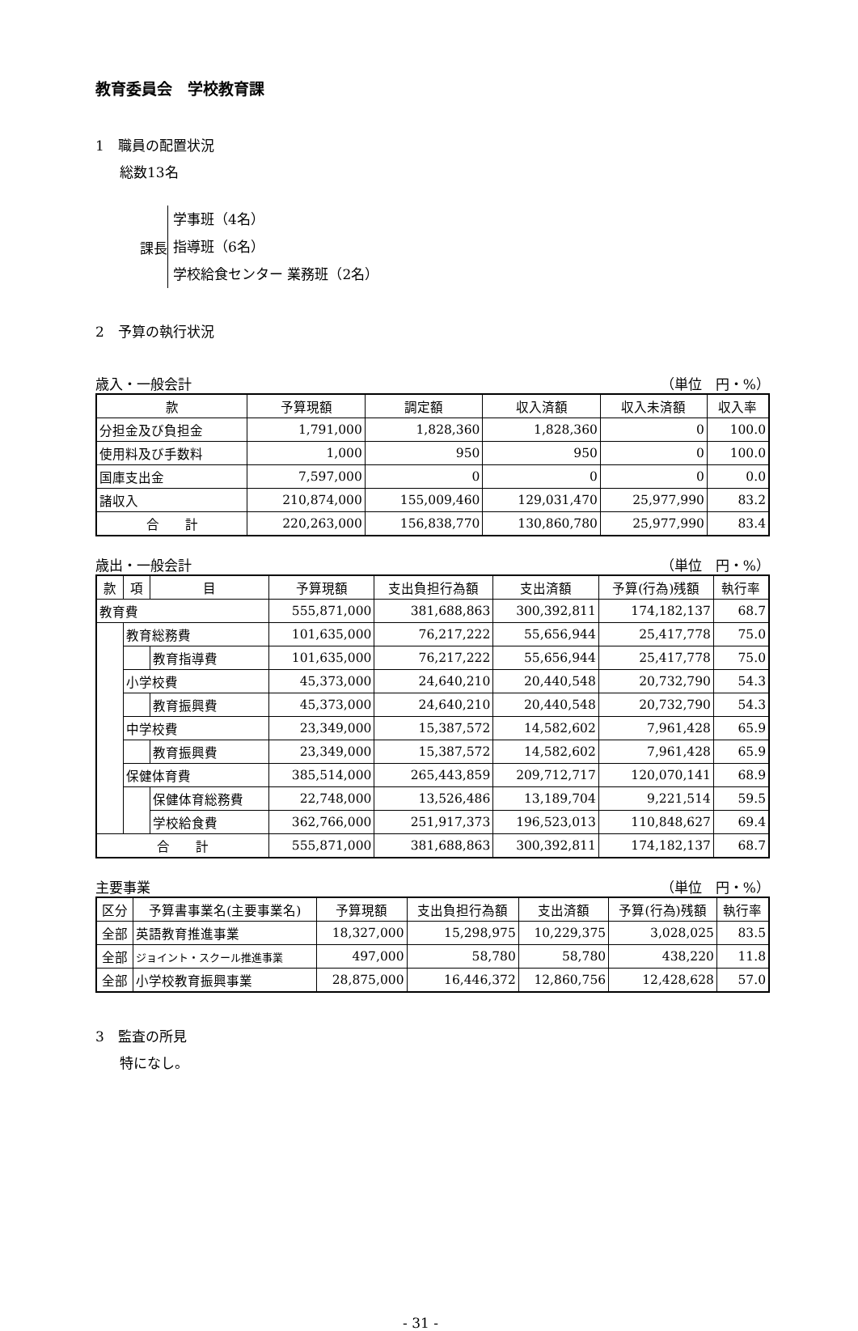教育委員会　学校教育課
1　職員の配置状況
総数13名
課長
学事班（4名）
指導班（6名）
学校給食センター 業務班（2名）
2　予算の執行状況
歳入・一般会計 （単位　円・%）
| 款 | 予算現額 | 調定額 | 収入済額 | 収入未済額 | 収入率 |
| --- | --- | --- | --- | --- | --- |
| 分担金及び負担金 | 1,791,000 | 1,828,360 | 1,828,360 | 0 | 100.0 |
| 使用料及び手数料 | 1,000 | 950 | 950 | 0 | 100.0 |
| 国庫支出金 | 7,597,000 | 0 | 0 | 0 | 0.0 |
| 諸収入 | 210,874,000 | 155,009,460 | 129,031,470 | 25,977,990 | 83.2 |
| 合 計 | 220,263,000 | 156,838,770 | 130,860,780 | 25,977,990 | 83.4 |
歳出・一般会計 （単位　円・%）
| 款 | 項 | 目 | 予算現額 | 支出負担行為額 | 支出済額 | 予算(行為)残額 | 執行率 |
| --- | --- | --- | --- | --- | --- | --- | --- |
| 教育費 | | | 555,871,000 | 381,688,863 | 300,392,811 | 174,182,137 | 68.7 |
| | 教育総務費 | | 101,635,000 | 76,217,222 | 55,656,944 | 25,417,778 | 75.0 |
| | | 教育指導費 | 101,635,000 | 76,217,222 | 55,656,944 | 25,417,778 | 75.0 |
| | 小学校費 | | 45,373,000 | 24,640,210 | 20,440,548 | 20,732,790 | 54.3 |
| | | 教育振興費 | 45,373,000 | 24,640,210 | 20,440,548 | 20,732,790 | 54.3 |
| | 中学校費 | | 23,349,000 | 15,387,572 | 14,582,602 | 7,961,428 | 65.9 |
| | | 教育振興費 | 23,349,000 | 15,387,572 | 14,582,602 | 7,961,428 | 65.9 |
| | 保健体育費 | | 385,514,000 | 265,443,859 | 209,712,717 | 120,070,141 | 68.9 |
| | | 保健体育総務費 | 22,748,000 | 13,526,486 | 13,189,704 | 9,221,514 | 59.5 |
| | | 学校給食費 | 362,766,000 | 251,917,373 | 196,523,013 | 110,848,627 | 69.4 |
| 合 計 | | | 555,871,000 | 381,688,863 | 300,392,811 | 174,182,137 | 68.7 |
主要事業 （単位　円・%）
| 区分 | 予算書事業名(主要事業名) | 予算現額 | 支出負担行為額 | 支出済額 | 予算(行為)残額 | 執行率 |
| --- | --- | --- | --- | --- | --- | --- |
| 全部 | 英語教育推進事業 | 18,327,000 | 15,298,975 | 10,229,375 | 3,028,025 | 83.5 |
| 全部 | ジョイント・スクール推進事業 | 497,000 | 58,780 | 58,780 | 438,220 | 11.8 |
| 全部 | 小学校教育振興事業 | 28,875,000 | 16,446,372 | 12,860,756 | 12,428,628 | 57.0 |
3　監査の所見
特になし。
- 31 -